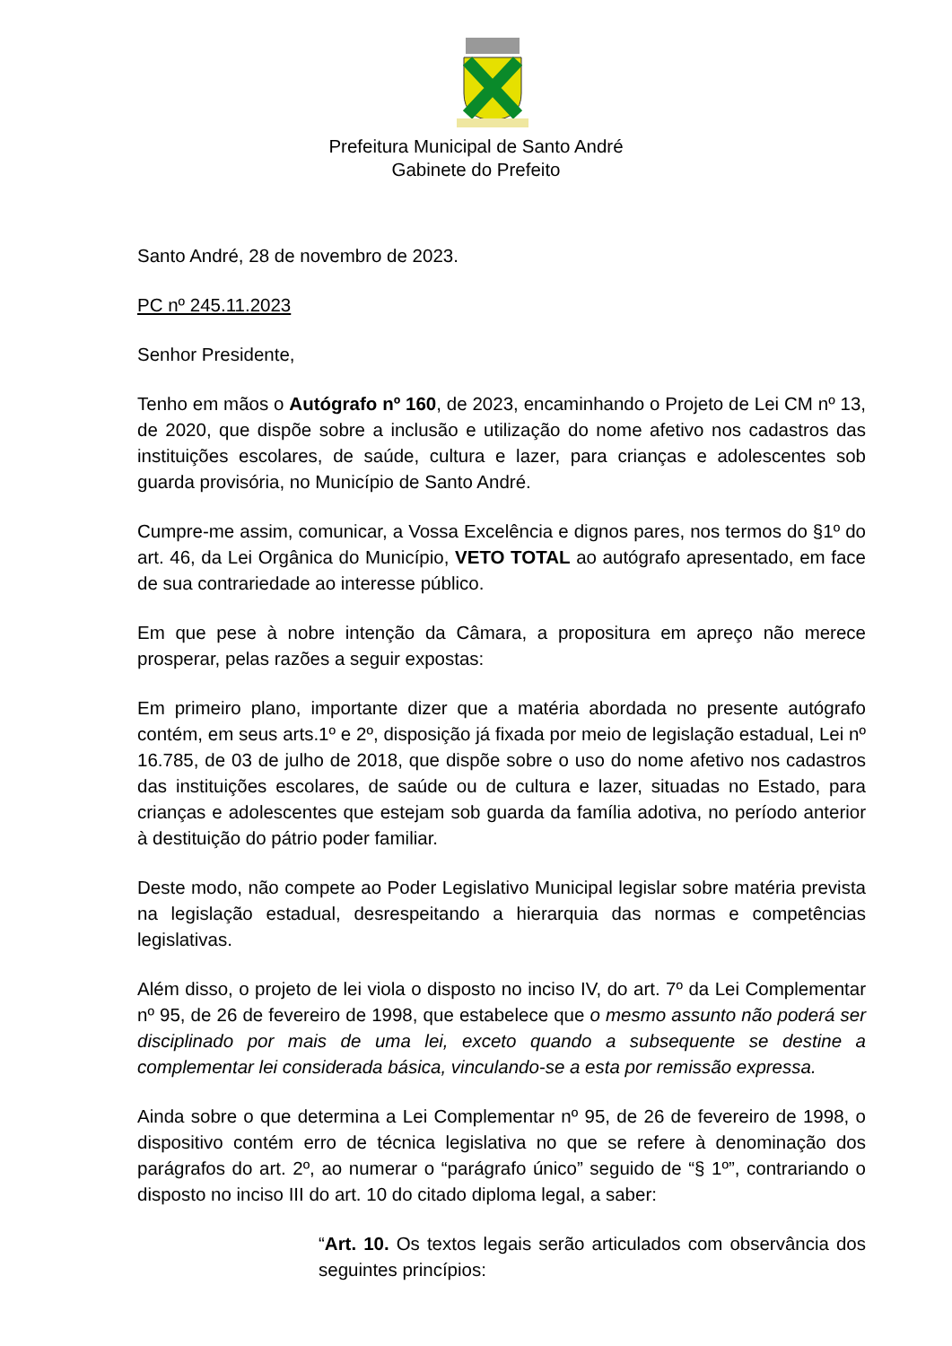Prefeitura Municipal de Santo André
Gabinete do Prefeito
Santo André, 28 de novembro de 2023.
PC nº 245.11.2023
Senhor Presidente,
Tenho em mãos o Autógrafo nº 160, de 2023, encaminhando o Projeto de Lei CM nº 13, de 2020, que dispõe sobre a inclusão e utilização do nome afetivo nos cadastros das instituições escolares, de saúde, cultura e lazer, para crianças e adolescentes sob guarda provisória, no Município de Santo André.
Cumpre-me assim, comunicar, a Vossa Excelência e dignos pares, nos termos do §1º do art. 46, da Lei Orgânica do Município, VETO TOTAL ao autógrafo apresentado, em face de sua contrariedade ao interesse público.
Em que pese à nobre intenção da Câmara, a propositura em apreço não merece prosperar, pelas razões a seguir expostas:
Em primeiro plano, importante dizer que a matéria abordada no presente autógrafo contém, em seus arts.1º e 2º, disposição já fixada por meio de legislação estadual, Lei nº 16.785, de 03 de julho de 2018, que dispõe sobre o uso do nome afetivo nos cadastros das instituições escolares, de saúde ou de cultura e lazer, situadas no Estado, para crianças e adolescentes que estejam sob guarda da família adotiva, no período anterior à destituição do pátrio poder familiar.
Deste modo, não compete ao Poder Legislativo Municipal legislar sobre matéria prevista na legislação estadual, desrespeitando a hierarquia das normas e competências legislativas.
Além disso, o projeto de lei viola o disposto no inciso IV, do art. 7º da Lei Complementar nº 95, de 26 de fevereiro de 1998, que estabelece que o mesmo assunto não poderá ser disciplinado por mais de uma lei, exceto quando a subsequente se destine a complementar lei considerada básica, vinculando-se a esta por remissão expressa.
Ainda sobre o que determina a Lei Complementar nº 95, de 26 de fevereiro de 1998, o dispositivo contém erro de técnica legislativa no que se refere à denominação dos parágrafos do art. 2º, ao numerar o “parágrafo único” seguido de “§ 1º”, contrariando o disposto no inciso III do art. 10 do citado diploma legal, a saber:
“Art. 10. Os textos legais serão articulados com observância dos seguintes princípios: